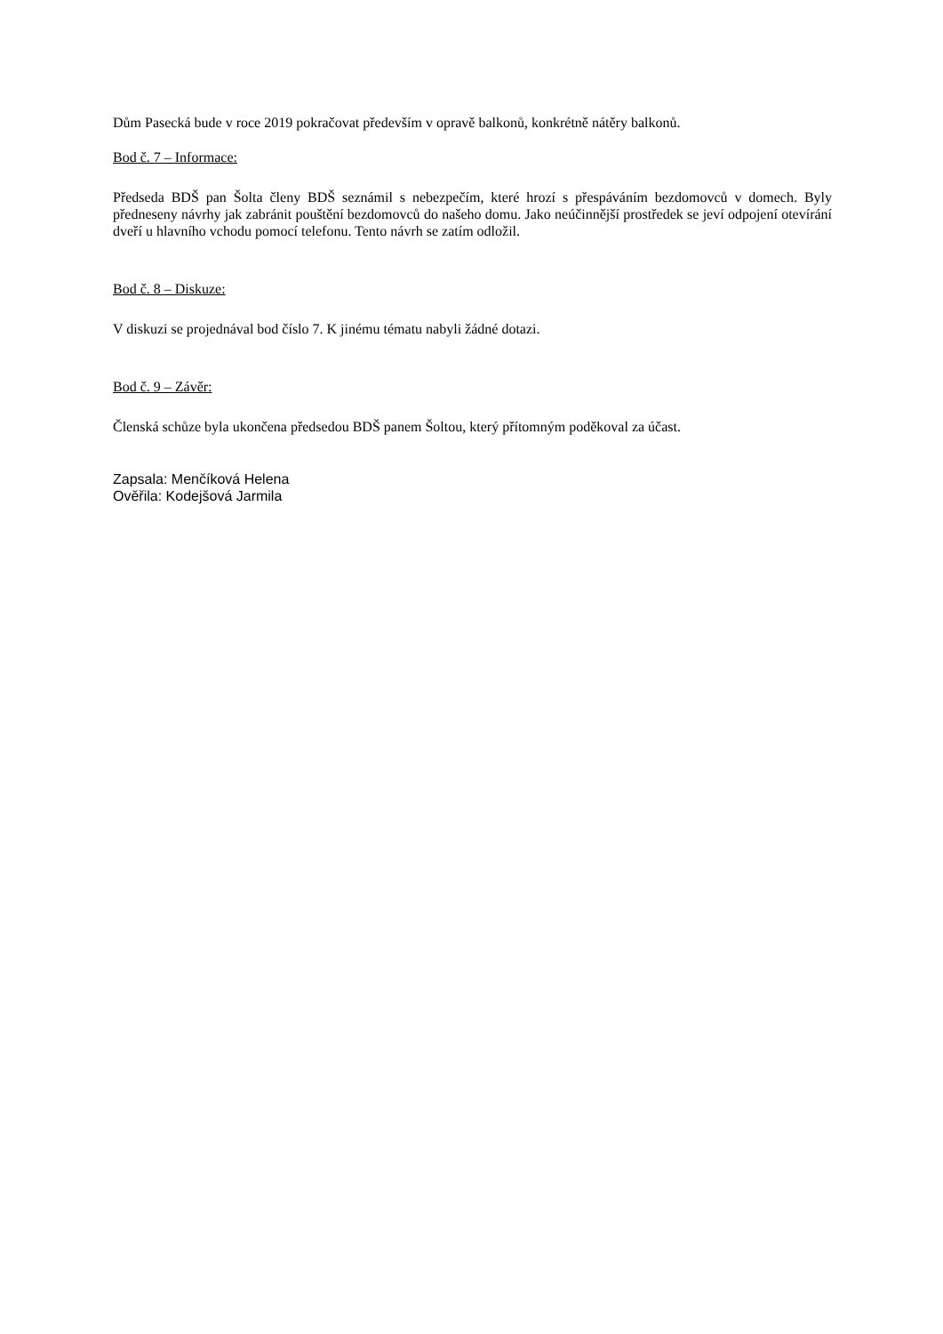Dům Pasecká bude v roce 2019 pokračovat především v opravě balkonů, konkrétně nátěry balkonů.
Bod č. 7 – Informace:
Předseda BDŠ pan Šolta členy BDŠ seznámil s nebezpečím, které hrozí s přespáváním bezdomovců v domech. Byly předneseny návrhy jak zabránit pouštění bezdomovců do našeho domu. Jako neúčinnější prostředek se jeví odpojení otevírání dveří u hlavního vchodu pomocí telefonu. Tento návrh se zatím odložil.
Bod č. 8 – Diskuze:
V diskuzi se projednával bod číslo 7. K jinému tématu nabyli žádné dotazi.
Bod č. 9 – Závěr:
Členská schůze byla ukončena předsedou BDŠ panem Šoltou, který přítomným poděkoval za účast.
Zapsala: Menčíková Helena
Ověřila: Kodejšová Jarmila